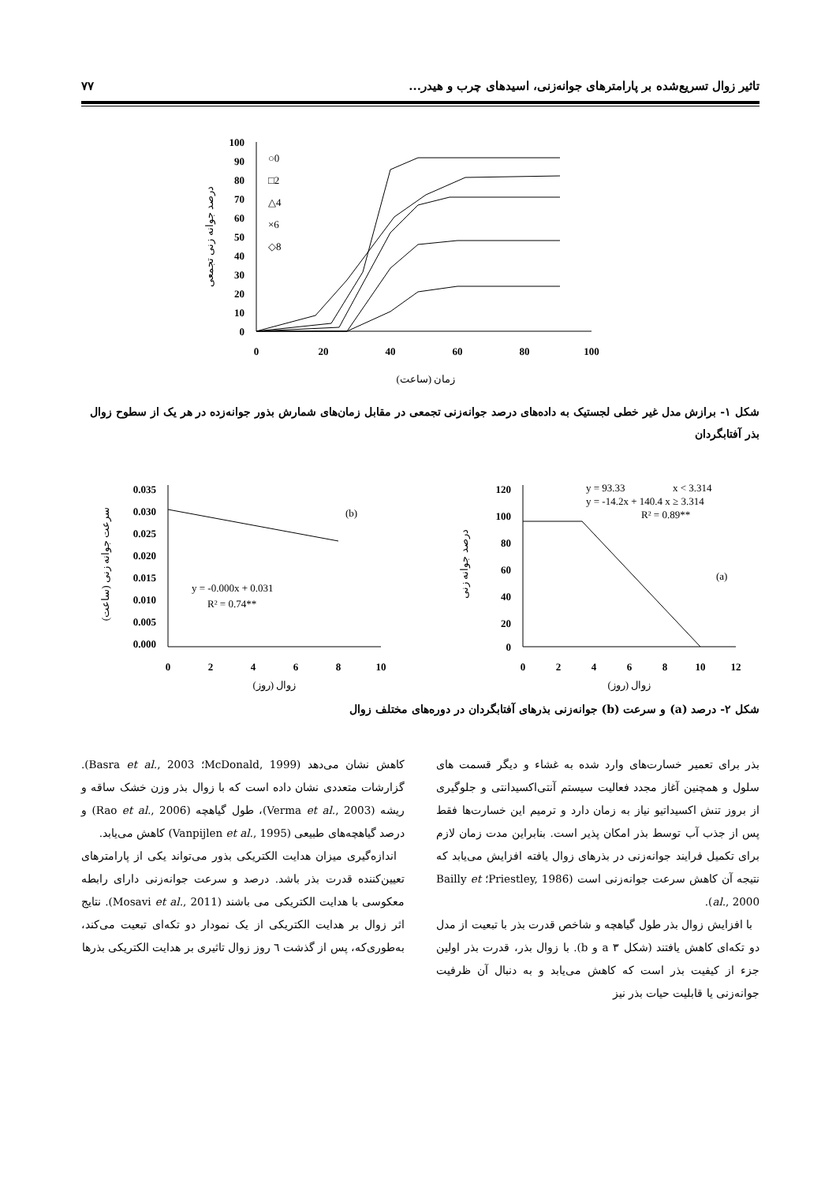تاثیر زوال تسریع‌شده بر پارامترهای جوانه‌زنی، اسیدهای چرب و هیدر... ۷۷
100
90
80
70
60
50
40
30
20
10
0
0
20
40
60
80
100
درصد جوانه زنی تجمعی
زمان (ساعت)
○0
□2
△4
×6
◇8
شکل ۱- برازش مدل غیر خطی لجستیک به داده‌های درصد جوانه‌زنی تجمعی در مقابل زمان‌های شمارش بذور جوانه‌زده در هر یک از سطوح زوال بذر آفتابگردان
0.035
0.030
0.025
0.020
0.015
0.010
0.005
0.000
0
2
4
6
8
10
سرعت جوانه زنی (ساعت)
زوال (روز)
(b)
y = -0.000x + 0.031
R² = 0.74**
120
100
80
60
40
20
0
0
2
4
6
8
10
12
درصد جوانه زنی
زوال (روز)
y = 93.33
x < 3.314
y = -14.2x + 140.4 x ≥ 3.314
R² = 0.89**
(a)
شکل ۲- درصد (a) و سرعت (b) جوانه‌زنی بذرهای آفتابگردان در دوره‌های مختلف زوال
بذر برای تعمیر خسارت‌های وارد شده به غشاء و دیگر قسمت های سلول و همچنین آغاز مجدد فعالیت سیستم آنتی‌اکسیدانتی و جلوگیری از بروز تنش اکسیداتیو نیاز به زمان دارد و ترمیم این خسارت‌ها فقط پس از جذب آب توسط بذر امکان پذیر است. بنابراین مدت زمان لازم برای تکمیل فرایند جوانه‌زنی در بذرهای زوال یافته افزایش می‌یابد که نتیجه آن کاهش سرعت جوانه‌زنی است (Priestley, 1986؛ Bailly et al., 2000).
با افزایش زوال بذر طول گیاهچه و شاخص قدرت بذر با تبعیت از مدل دو تکه‌ای کاهش یافتند (شکل ۳ a و b). با زوال بذر، قدرت بذر اولین جزء از کیفیت بذر است که کاهش می‌یابد و به دنبال آن ظرفیت جوانه‌زنی یا قابلیت حیات بذر نیز
کاهش نشان می‌دهد (McDonald, 1999؛ Basra et al., 2003). گزارشات متعددی نشان داده است که با زوال بذر وزن خشک ساقه و ریشه (Verma et al., 2003)، طول گیاهچه (Rao et al., 2006) و درصد گیاهچه‌های طبیعی (Vanpijlen et al., 1995) کاهش می‌یابد.
اندازه‌گیری میزان هدایت الکتریکی بذور می‌تواند یکی از پارامترهای تعیین‌کننده قدرت بذر باشد. درصد و سرعت جوانه‌زنی دارای رابطه معکوسی با هدایت الکتریکی می باشند (Mosavi et al., 2011). نتایج اثر زوال بر هدایت الکتریکی از یک نمودار دو تکه‌ای تبعیت می‌کند، به‌طوری‌که، پس از گذشت ٦ روز زوال تاثیری بر هدایت الکتریکی بذرها